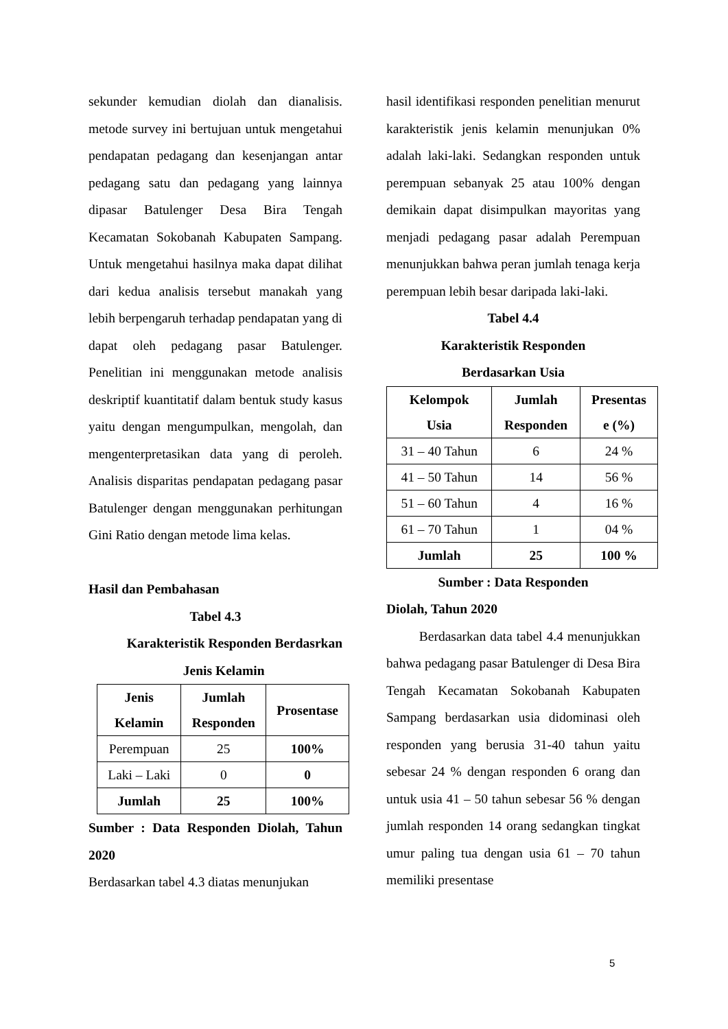sekunder kemudian diolah dan dianalisis. metode survey ini bertujuan untuk mengetahui pendapatan pedagang dan kesenjangan antar pedagang satu dan pedagang yang lainnya dipasar Batulenger Desa Bira Tengah Kecamatan Sokobanah Kabupaten Sampang. Untuk mengetahui hasilnya maka dapat dilihat dari kedua analisis tersebut manakah yang lebih berpengaruh terhadap pendapatan yang di dapat oleh pedagang pasar Batulenger. Penelitian ini menggunakan metode analisis deskriptif kuantitatif dalam bentuk study kasus yaitu dengan mengumpulkan, mengolah, dan mengenterpretasikan data yang di peroleh. Analisis disparitas pendapatan pedagang pasar Batulenger dengan menggunakan perhitungan Gini Ratio dengan metode lima kelas.
Hasil dan Pembahasan
Tabel 4.3
Karakteristik Responden Berdasrkan
Jenis Kelamin
| Jenis Kelamin | Jumlah Responden | Prosentase |
| --- | --- | --- |
| Perempuan | 25 | 100% |
| Laki – Laki | 0 | 0 |
| Jumlah | 25 | 100% |
Sumber : Data Responden Diolah, Tahun 2020
Berdasarkan tabel 4.3 diatas menunjukan
hasil identifikasi responden penelitian menurut karakteristik jenis kelamin menunjukan 0% adalah laki-laki. Sedangkan responden untuk perempuan sebanyak 25 atau 100% dengan demikain dapat disimpulkan mayoritas yang menjadi pedagang pasar adalah Perempuan menunjukkan bahwa peran jumlah tenaga kerja perempuan lebih besar daripada laki-laki.
Tabel 4.4
Karakteristik Responden
Berdasarkan Usia
| Kelompok Usia | Jumlah Responden | Presentas e (%) |
| --- | --- | --- |
| 31 – 40 Tahun | 6 | 24 % |
| 41 – 50 Tahun | 14 | 56 % |
| 51 – 60 Tahun | 4 | 16 % |
| 61 – 70 Tahun | 1 | 04 % |
| Jumlah | 25 | 100 % |
Sumber : Data Responden
Diolah, Tahun 2020
Berdasarkan data tabel 4.4 menunjukkan bahwa pedagang pasar Batulenger di Desa Bira Tengah Kecamatan Sokobanah Kabupaten Sampang berdasarkan usia didominasi oleh responden yang berusia 31-40 tahun yaitu sebesar 24 % dengan responden 6 orang dan untuk usia 41 – 50 tahun sebesar 56 % dengan jumlah responden 14 orang sedangkan tingkat umur paling tua dengan usia 61 – 70 tahun memiliki presentase
5